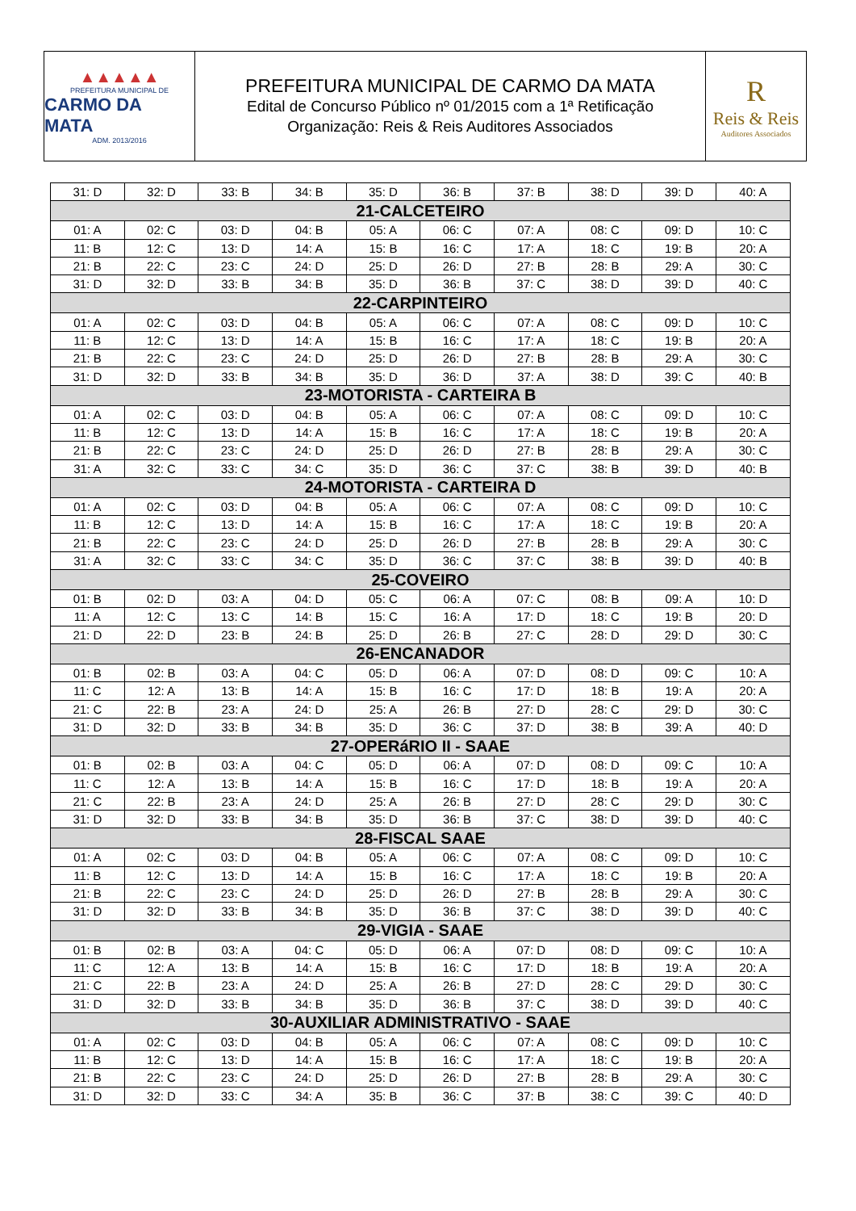▲▲▲▲▲
PREFEITURA MUNICIPAL DE
CARMO DA MATA
ADM. 2013/2016
PREFEITURA MUNICIPAL DE CARMO DA MATA
Edital de Concurso Público nº 01/2015 com a 1ª Retificação
Organização: Reis & Reis Auditores Associados
R
Reis & Reis
Auditores Associados
| 31: D | 32: D | 33: B | 34: B | 35: D | 36: B | 37: B | 38: D | 39: D | 40: A |
| 21-CALCETEIRO | | | | | | | | | |
| 01: A | 02: C | 03: D | 04: B | 05: A | 06: C | 07: A | 08: C | 09: D | 10: C |
| 11: B | 12: C | 13: D | 14: A | 15: B | 16: C | 17: A | 18: C | 19: B | 20: A |
| 21: B | 22: C | 23: C | 24: D | 25: D | 26: D | 27: B | 28: B | 29: A | 30: C |
| 31: D | 32: D | 33: B | 34: B | 35: D | 36: B | 37: C | 38: D | 39: D | 40: C |
| 22-CARPINTEIRO | | | | | | | | | |
| 01: A | 02: C | 03: D | 04: B | 05: A | 06: C | 07: A | 08: C | 09: D | 10: C |
| 11: B | 12: C | 13: D | 14: A | 15: B | 16: C | 17: A | 18: C | 19: B | 20: A |
| 21: B | 22: C | 23: C | 24: D | 25: D | 26: D | 27: B | 28: B | 29: A | 30: C |
| 31: D | 32: D | 33: B | 34: B | 35: D | 36: D | 37: A | 38: D | 39: C | 40: B |
| 23-MOTORISTA - CARTEIRA B | | | | | | | | | |
| 01: A | 02: C | 03: D | 04: B | 05: A | 06: C | 07: A | 08: C | 09: D | 10: C |
| 11: B | 12: C | 13: D | 14: A | 15: B | 16: C | 17: A | 18: C | 19: B | 20: A |
| 21: B | 22: C | 23: C | 24: D | 25: D | 26: D | 27: B | 28: B | 29: A | 30: C |
| 31: A | 32: C | 33: C | 34: C | 35: D | 36: C | 37: C | 38: B | 39: D | 40: B |
| 24-MOTORISTA - CARTEIRA D | | | | | | | | | |
| 01: A | 02: C | 03: D | 04: B | 05: A | 06: C | 07: A | 08: C | 09: D | 10: C |
| 11: B | 12: C | 13: D | 14: A | 15: B | 16: C | 17: A | 18: C | 19: B | 20: A |
| 21: B | 22: C | 23: C | 24: D | 25: D | 26: D | 27: B | 28: B | 29: A | 30: C |
| 31: A | 32: C | 33: C | 34: C | 35: D | 36: C | 37: C | 38: B | 39: D | 40: B |
| 25-COVEIRO | | | | | | | | | |
| 01: B | 02: D | 03: A | 04: D | 05: C | 06: A | 07: C | 08: B | 09: A | 10: D |
| 11: A | 12: C | 13: C | 14: B | 15: C | 16: A | 17: D | 18: C | 19: B | 20: D |
| 21: D | 22: D | 23: B | 24: B | 25: D | 26: B | 27: C | 28: D | 29: D | 30: C |
| 26-ENCANADOR | | | | | | | | | |
| 01: B | 02: B | 03: A | 04: C | 05: D | 06: A | 07: D | 08: D | 09: C | 10: A |
| 11: C | 12: A | 13: B | 14: A | 15: B | 16: C | 17: D | 18: B | 19: A | 20: A |
| 21: C | 22: B | 23: A | 24: D | 25: A | 26: B | 27: D | 28: C | 29: D | 30: C |
| 31: D | 32: D | 33: B | 34: B | 35: D | 36: C | 37: D | 38: B | 39: A | 40: D |
| 27-OPERáRIO II - SAAE | | | | | | | | | |
| 01: B | 02: B | 03: A | 04: C | 05: D | 06: A | 07: D | 08: D | 09: C | 10: A |
| 11: C | 12: A | 13: B | 14: A | 15: B | 16: C | 17: D | 18: B | 19: A | 20: A |
| 21: C | 22: B | 23: A | 24: D | 25: A | 26: B | 27: D | 28: C | 29: D | 30: C |
| 31: D | 32: D | 33: B | 34: B | 35: D | 36: B | 37: C | 38: D | 39: D | 40: C |
| 28-FISCAL SAAE | | | | | | | | | |
| 01: A | 02: C | 03: D | 04: B | 05: A | 06: C | 07: A | 08: C | 09: D | 10: C |
| 11: B | 12: C | 13: D | 14: A | 15: B | 16: C | 17: A | 18: C | 19: B | 20: A |
| 21: B | 22: C | 23: C | 24: D | 25: D | 26: D | 27: B | 28: B | 29: A | 30: C |
| 31: D | 32: D | 33: B | 34: B | 35: D | 36: B | 37: C | 38: D | 39: D | 40: C |
| 29-VIGIA - SAAE | | | | | | | | | |
| 01: B | 02: B | 03: A | 04: C | 05: D | 06: A | 07: D | 08: D | 09: C | 10: A |
| 11: C | 12: A | 13: B | 14: A | 15: B | 16: C | 17: D | 18: B | 19: A | 20: A |
| 21: C | 22: B | 23: A | 24: D | 25: A | 26: B | 27: D | 28: C | 29: D | 30: C |
| 31: D | 32: D | 33: B | 34: B | 35: D | 36: B | 37: C | 38: D | 39: D | 40: C |
| 30-AUXILIAR ADMINISTRATIVO - SAAE | | | | | | | | | |
| 01: A | 02: C | 03: D | 04: B | 05: A | 06: C | 07: A | 08: C | 09: D | 10: C |
| 11: B | 12: C | 13: D | 14: A | 15: B | 16: C | 17: A | 18: C | 19: B | 20: A |
| 21: B | 22: C | 23: C | 24: D | 25: D | 26: D | 27: B | 28: B | 29: A | 30: C |
| 31: D | 32: D | 33: C | 34: A | 35: B | 36: C | 37: B | 38: C | 39: C | 40: D |